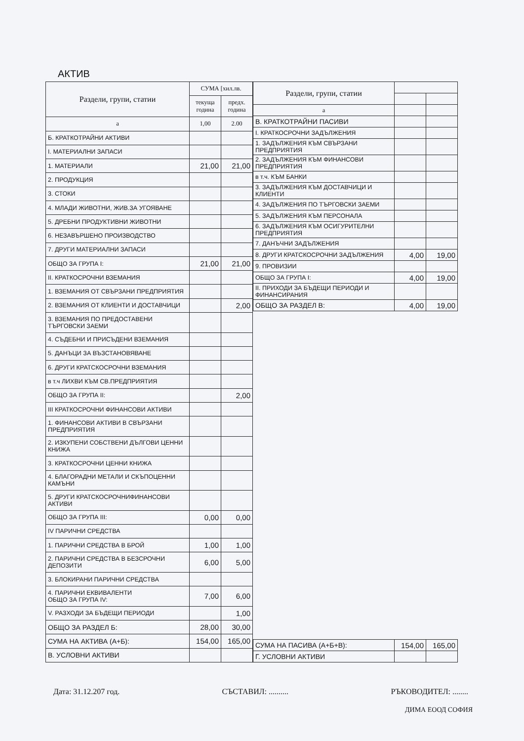АКТИВ
| Раздели, групи, статии | СУМА [хил.лв. | |
| --- | --- | --- |
| | текуща година | предх. година |
| а | 1,00 | 2.00 |
| Б. КРАТКОТРАЙНИ АКТИВИ | | |
| I. МАТЕРИАЛНИ ЗАПАСИ | | |
| 1. МАТЕРИАЛИ | 21,00 | 21,00 |
| 2. ПРОДУКЦИЯ | | |
| 3. СТОКИ | | |
| 4. МЛАДИ ЖИВОТНИ, ЖИВ.ЗА УГОЯВАНЕ | | |
| 5. ДРЕБНИ ПРОДУКТИВНИ ЖИВОТНИ | | |
| 6. НЕЗАВЪРШЕНО ПРОИЗВОДСТВО | | |
| 7. ДРУГИ МАТЕРИАЛНИ ЗАПАСИ | | |
| ОБЩО ЗА ГРУПА I: | 21,00 | 21,00 |
| II. КРАТКОСРОЧНИ ВЗЕМАНИЯ | | |
| 1. ВЗЕМАНИЯ ОТ СВЪРЗАНИ ПРЕДПРИЯТИЯ | | |
| 2. ВЗЕМАНИЯ ОТ КЛИЕНТИ И ДОСТАВЧИЦИ | | 2,00 |
| 3. ВЗЕМАНИЯ ПО ПРЕДОСТАВЕНИ ТЪРГОВСКИ ЗАЕМИ | | |
| 4. СЪДЕБНИ И ПРИСЪДЕНИ ВЗЕМАНИЯ | | |
| 5. ДАНЪЦИ ЗА ВЪЗСТАНОВЯВАНЕ | | |
| 6. ДРУГИ КРАТСКОСРОЧНИ ВЗЕМАНИЯ | | |
| в т.ч ЛИХВИ КЪМ СВ.ПРЕДПРИЯТИЯ | | |
| ОБЩО ЗА ГРУПА II: | | 2,00 |
| III КРАТКОСРОЧНИ ФИНАНСОВИ АКТИВИ | | |
| 1. ФИНАНСОВИ АКТИВИ В СВЪРЗАНИ ПРЕДПРИЯТИЯ | | |
| 2. ИЗКУПЕНИ СОБСТВЕНИ ДЪЛГОВИ ЦЕННИ КНИЖА | | |
| 3. КРАТКОСРОЧНИ ЦЕННИ КНИЖА | | |
| 4. БЛАГОРАДНИ МЕТАЛИ И СКЪПОЦЕННИ КАМЪНИ | | |
| 5. ДРУГИ КРАТСКОСРОЧНИФИНАНСОВИ АКТИВИ | | |
| ОБЩО ЗА ГРУПА III: | 0,00 | 0,00 |
| IV ПАРИЧНИ СРЕДСТВА | | |
| 1. ПАРИЧНИ СРЕДСТВА В БРОЙ | 1,00 | 1,00 |
| 2. ПАРИЧНИ СРЕДСТВА В БЕЗСРОЧНИ ДЕПОЗИТИ | 6,00 | 5,00 |
| 3. БЛОКИРАНИ ПАРИЧНИ СРЕДСТВА | | |
| 4. ПАРИЧНИ ЕКВИВАЛЕНТИ ОБЩО ЗА ГРУПА IV: | 7,00 | 6,00 |
| V. РАЗХОДИ ЗА БЪДЕЩИ ПЕРИОДИ | | 1,00 |
| ОБЩО ЗА РАЗДЕЛ Б: | 28,00 | 30,00 |
| СУМА НА АКТИВА (А+Б): | 154,00 | 165,00 |
| В. УСЛОВНИ АКТИВИ | | |
| Раздели, групи, статии | | |
| --- | --- | --- |
| а | | |
| В. КРАТКОТРАЙНИ ПАСИВИ | | |
| I. КРАТКОСРОЧНИ ЗАДЪЛЖЕНИЯ | | |
| 1. ЗАДЪЛЖЕНИЯ КЪМ СВЪРЗАНИ ПРЕДПРИЯТИЯ | | |
| 2. ЗАДЪЛЖЕНИЯ КЪМ ФИНАНСОВИ ПРЕДПРИЯТИЯ | | |
| в т.ч. КЪМ БАНКИ | | |
| 3. ЗАДЪЛЖЕНИЯ КЪМ ДОСТАВЧИЦИ И КЛИЕНТИ | | |
| 4. ЗАДЪЛЖЕНИЯ ПО ТЪРГОВСКИ ЗАЕМИ | | |
| 5. ЗАДЪЛЖЕНИЯ КЪМ ПЕРСОНАЛА | | |
| 6. ЗАДЪЛЖЕНИЯ КЪМ ОСИГУРИТЕЛНИ ПРЕДПРИЯТИЯ | | |
| 7. ДАНЪЧНИ ЗАДЪЛЖЕНИЯ | | |
| 8. ДРУГИ КРАТСКОСРОЧНИ ЗАДЪЛЖЕНИЯ | 4,00 | 19,00 |
| 9. ПРОВИЗИИ | | |
| ОБЩО ЗА ГРУПА I: | 4,00 | 19,00 |
| II. ПРИХОДИ ЗА БЪДЕЩИ ПЕРИОДИ И ФИНАНСИРАНИЯ | | |
| ОБЩО ЗА РАЗДЕЛ В: | 4,00 | 19,00 |
| СУМА НА ПАСИВА (А+Б+В): | 154,00 | 165,00 |
| Г. УСЛОВНИ АКТИВИ | | |
Дата: 31.12.207 год. СЪСТАВИЛ: .......... РЪКОВОДИТЕЛ: ........
ДИМА ЕООД СОФИЯ